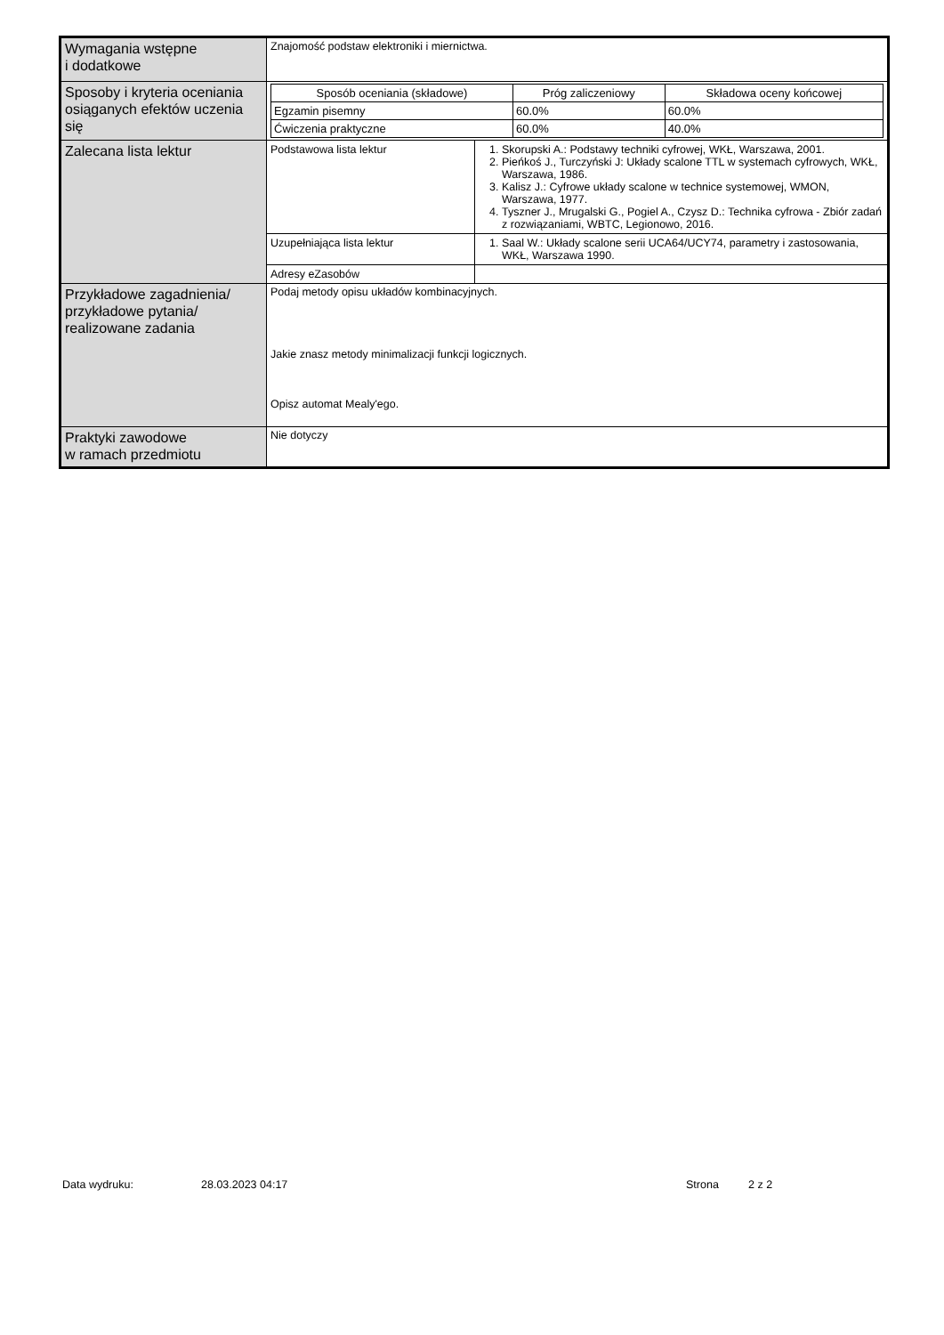| Wymagania wstępne i dodatkowe | Znajomość podstaw elektroniki i miernictwa. |
| Sposoby i kryteria oceniania osiąganych efektów uczenia się | / Sposób oceniania (składowe) / Próg zaliczeniowy / Składowa oceny końcowej / / --- / --- / --- / / Egzamin pisemny / 60.0% / 60.0% / / Ćwiczenia praktyczne / 60.0% / 40.0% / |
| Zalecana lista lektur | / Podstawowa lista lektur / 1. Skorupski A.: Podstawy techniki cyfrowej, WKŁ, Warszawa, 2001. 2. Pieńkoś J., Turczyński J: Układy scalone TTL w systemach cyfrowych, WKŁ, Warszawa, 1986. 3. Kalisz J.: Cyfrowe układy scalone w technice systemowej, WMON, Warszawa, 1977. 4. Tyszner J., Mrugalski G., Pogiel A., Czysz D.: Technika cyfrowa - Zbiór zadań z rozwiązaniami, WBTC, Legionowo, 2016. / |
| | / Uzupełniająca lista lektur / 1. Saal W.: Układy scalone serii UCA64/UCY74, parametry i zastosowania, WKŁ, Warszawa 1990. / |
| | / Adresy eZasobów / / |
| Przykładowe zagadnienia/ przykładowe pytania/ realizowane zadania | Podaj metody opisu układów kombinacyjnych. Jakie znasz metody minimalizacji funkcji logicznych. Opisz automat Mealy'ego. |
| Praktyki zawodowe w ramach przedmiotu | Nie dotyczy |
Data wydruku: 28.03.2023 04:17 Strona 2 z 2